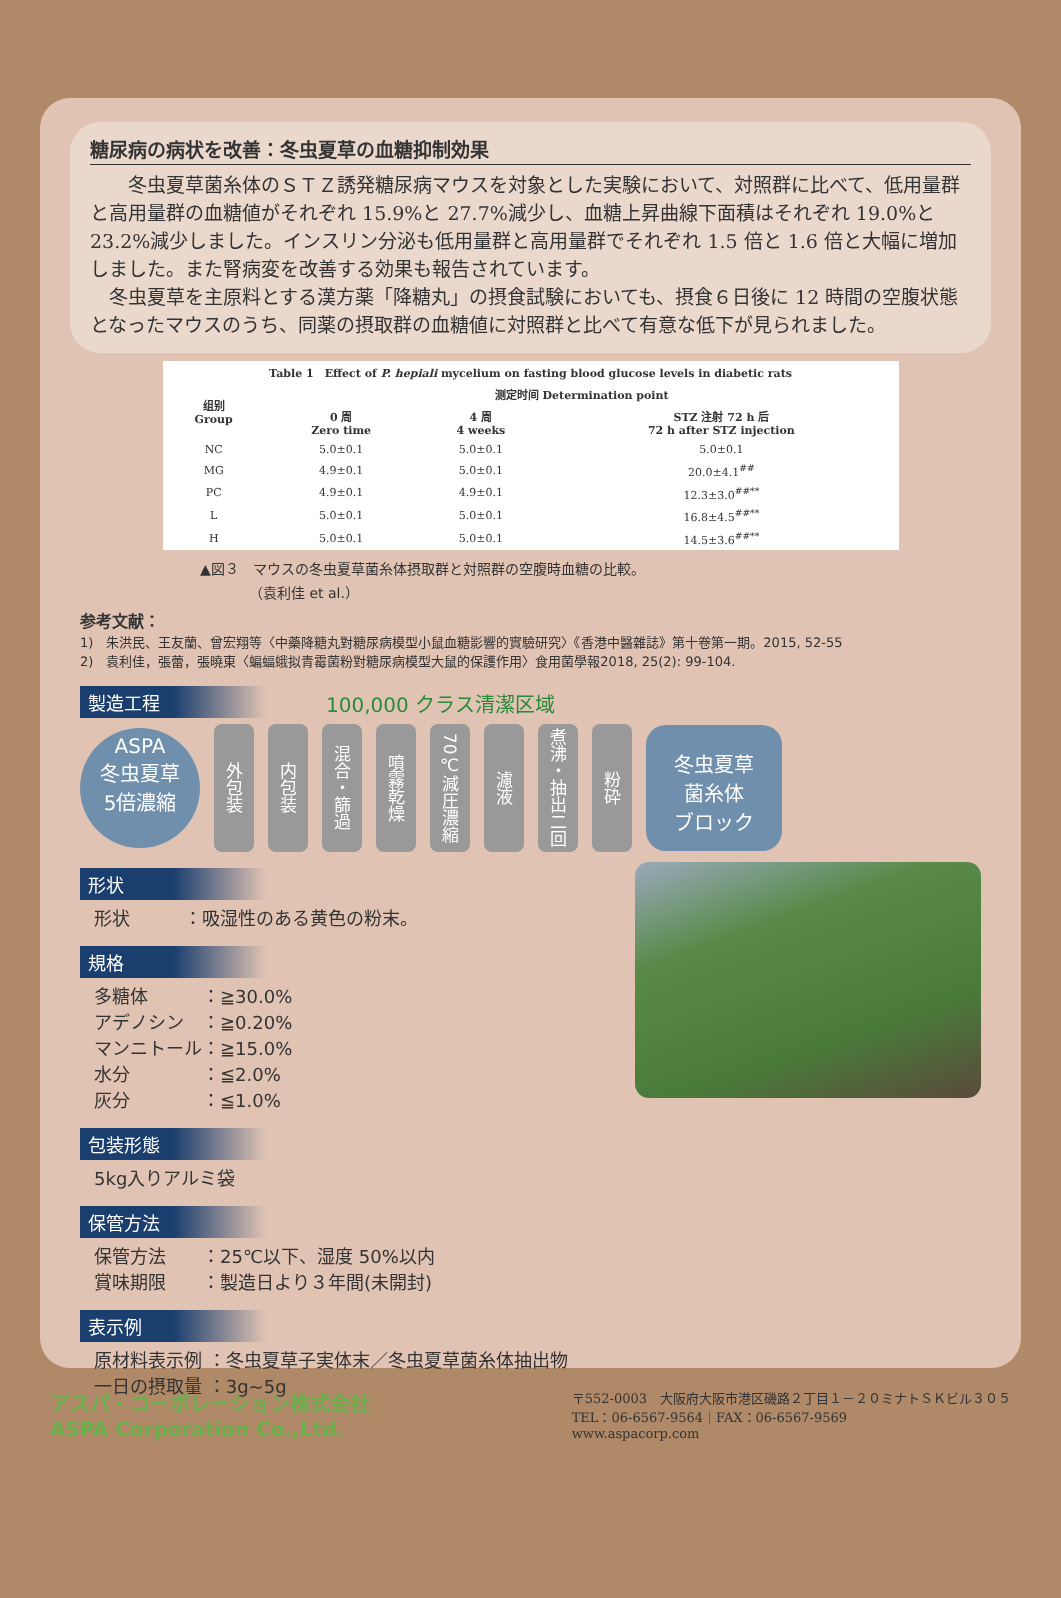糖尿病の病状を改善：冬虫夏草の血糖抑制効果
　　冬虫夏草菌糸体のＳＴＺ誘発糖尿病マウスを対象とした実験において、対照群に比べて、低用量群と高用量群の血糖値がそれぞれ 15.9%と 27.7%減少し、血糖上昇曲線下面積はそれぞれ 19.0%と 23.2%減少しました。インスリン分泌も低用量群と高用量群でそれぞれ 1.5 倍と 1.6 倍と大幅に増加しました。また腎病変を改善する効果も報告されています。
　冬虫夏草を主原料とする漢方薬「降糖丸」の摂食試験においても、摂食６日後に 12 時間の空腹状態となったマウスのうち、同薬の摂取群の血糖値に対照群と比べて有意な低下が見られました。
| Table 1 Effect of P. hepiali mycelium on fasting blood glucose levels in diabetic rats | | | |
| --- | --- | --- | --- |
| 组别 Group | 测定时间 Determination point | | |
| | 0 周 Zero time | 4 周 4 weeks | STZ 注射 72 h 后 72 h after STZ injection |
| NC | 5.0±0.1 | 5.0±0.1 | 5.0±0.1 |
| MG | 4.9±0.1 | 5.0±0.1 | 20.0±4.1<sup>##</sup> |
| PC | 4.9±0.1 | 4.9±0.1 | 12.3±3.0<sup>##**</sup> |
| L | 5.0±0.1 | 5.0±0.1 | 16.8±4.5<sup>##**</sup> |
| H | 5.0±0.1 | 5.0±0.1 | 14.5±3.6<sup>##**</sup> |
▲図３　マウスの冬虫夏草菌糸体摂取群と対照群の空腹時血糖の比較。
　　　　（袁利佳 et al.）
参考文献：
1)　朱洪民、王友蘭、曾宏翔等〈中藥降糖丸對糖尿病模型小鼠血糖影響的實驗研究〉《香港中醫雜誌》第十卷第一期。2015, 52-55
2)　袁利佳，張蕾，張曉東〈蝙蝠蛾拟青霉菌粉對糖尿病模型大鼠的保護作用〉食用菌學報2018, 25(2): 99-104.
製造工程
100,000 クラス清潔区域
ASPA
冬虫夏草
5倍濃縮
外包装
内包装
混合・篩過
噴霧乾燥
70℃減圧濃縮
濾液
煮沸・抽出二回
粉砕
冬虫夏草
菌糸体
ブロック
形状
形状　　　：吸湿性のある黄色の粉末。
規格
多糖体　　　：≧30.0%
アデノシン　：≧0.20%
マンニトール：≧15.0%
水分　　　　：≦2.0%
灰分　　　　：≦1.0%
包装形態
5kg入りアルミ袋
保管方法
保管方法　　：25℃以下、湿度 50%以内
賞味期限　　：製造日より３年間(未開封)
表示例
原材料表示例 ：冬虫夏草子実体末／冬虫夏草菌糸体抽出物
一日の摂取量 ：3g~5g
アスパ・コーポレーション株式会社
ASPA Corporation Co.,Ltd.
〒552-0003　大阪府大阪市港区磯路２丁目１－２０ミナトＳＫビル３０５
TEL：06-6567-9564｜FAX：06-6567-9569
www.aspacorp.com